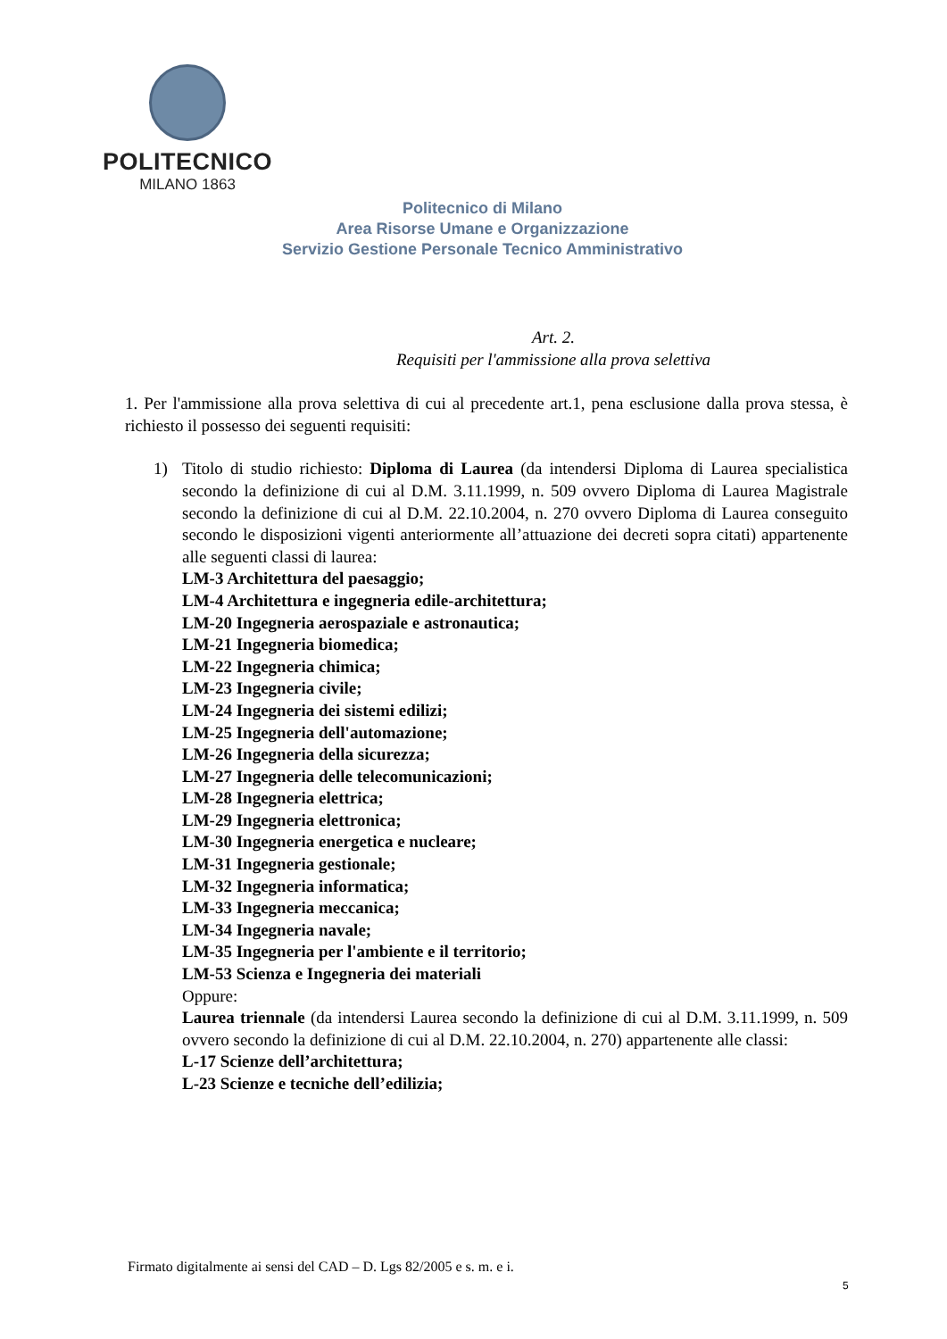POLITECNICO
MILANO 1863
Politecnico di Milano
Area Risorse Umane e Organizzazione
Servizio Gestione Personale Tecnico Amministrativo
Art. 2.
Requisiti per l'ammissione alla prova selettiva
1. Per l'ammissione alla prova selettiva di cui al precedente art.1, pena esclusione dalla prova stessa, è richiesto il possesso dei seguenti requisiti:
1) Titolo di studio richiesto: Diploma di Laurea (da intendersi Diploma di Laurea specialistica secondo la definizione di cui al D.M. 3.11.1999, n. 509 ovvero Diploma di Laurea Magistrale secondo la definizione di cui al D.M. 22.10.2004, n. 270 ovvero Diploma di Laurea conseguito secondo le disposizioni vigenti anteriormente all’attuazione dei decreti sopra citati) appartenente alle seguenti classi di laurea:
LM-3 Architettura del paesaggio;
LM-4 Architettura e ingegneria edile-architettura;
LM-20 Ingegneria aerospaziale e astronautica;
LM-21 Ingegneria biomedica;
LM-22 Ingegneria chimica;
LM-23 Ingegneria civile;
LM-24 Ingegneria dei sistemi edilizi;
LM-25 Ingegneria dell'automazione;
LM-26 Ingegneria della sicurezza;
LM-27 Ingegneria delle telecomunicazioni;
LM-28 Ingegneria elettrica;
LM-29 Ingegneria elettronica;
LM-30 Ingegneria energetica e nucleare;
LM-31 Ingegneria gestionale;
LM-32 Ingegneria informatica;
LM-33 Ingegneria meccanica;
LM-34 Ingegneria navale;
LM-35 Ingegneria per l'ambiente e il territorio;
LM-53 Scienza e Ingegneria dei materiali
Oppure:
Laurea triennale (da intendersi Laurea secondo la definizione di cui al D.M. 3.11.1999, n. 509 ovvero secondo la definizione di cui al D.M. 22.10.2004, n. 270) appartenente alle classi:
L-17 Scienze dell’architettura;
L-23 Scienze e tecniche dell’edilizia;
Firmato digitalmente ai sensi del CAD – D. Lgs 82/2005 e s. m. e i.
5